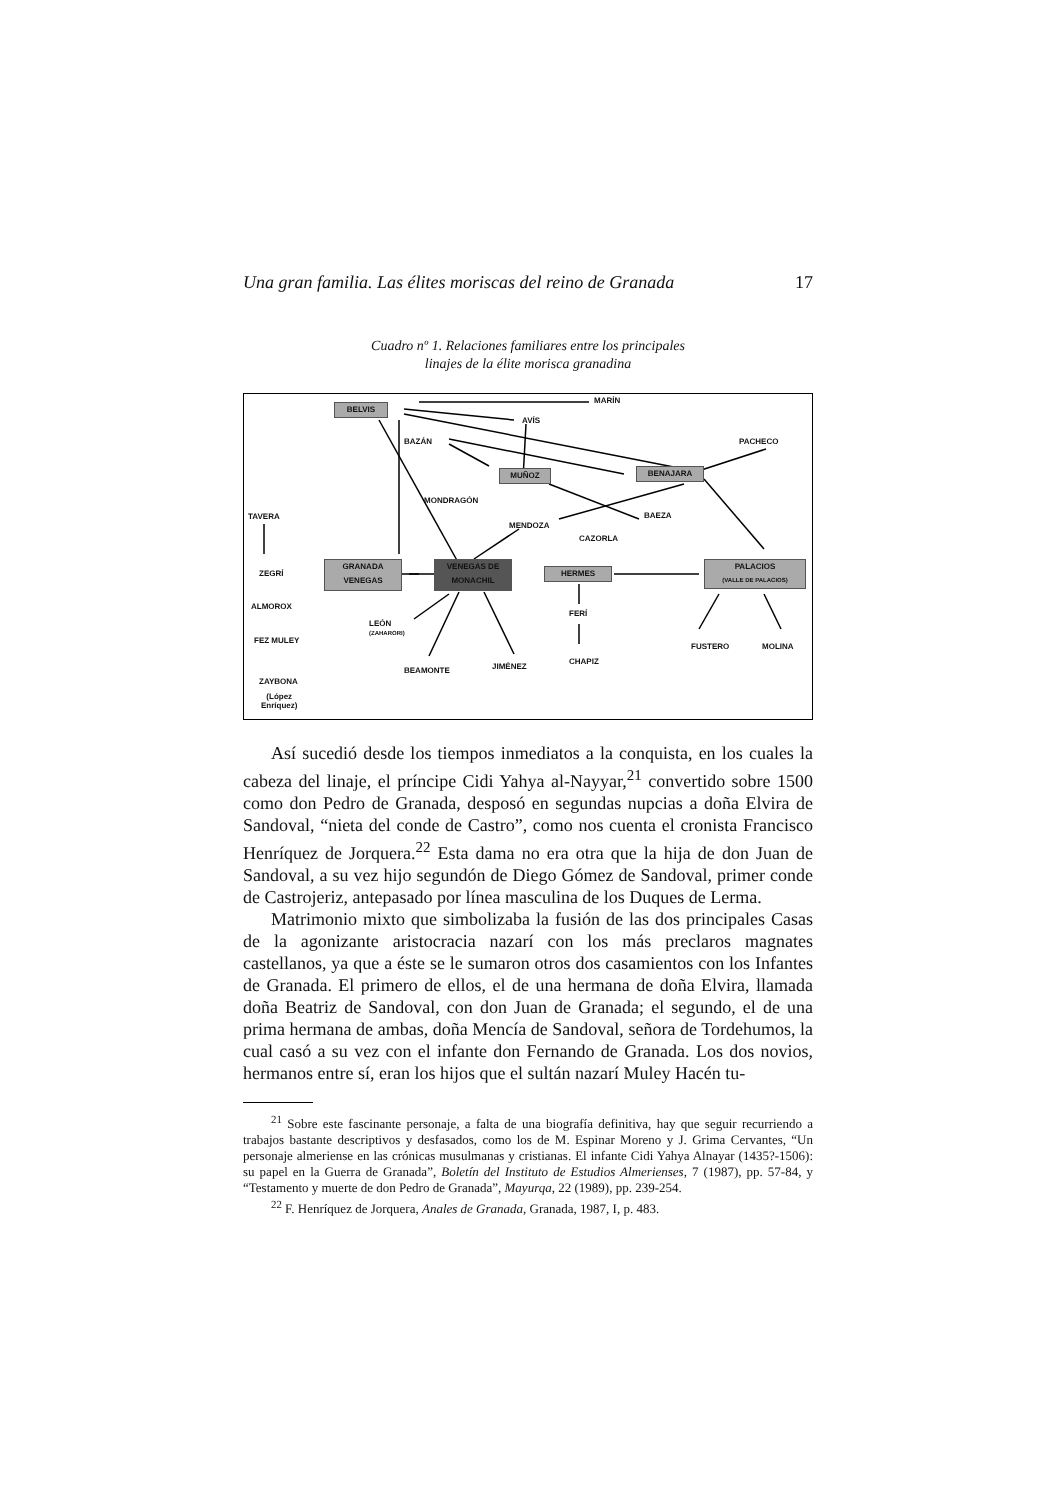Una gran familia. Las élites moriscas del reino de Granada 17
Cuadro nº 1. Relaciones familiares entre los principales
linajes de la élite morisca granadina
MARÍN
BELVIS
AVÍS
BAZÁN PACHECO
MUÑOZ BENAJARA
MONDRAGÓN
TAVERA BAEZA
MENDOZA
CAZORLA
ZEGRÍ
GRANADA
VENEGAS
VENEGAS DE
MONACHIL
HERMES
PALACIOS
(VALLE DE PALACIOS)
ALMOROX
LEÓN
(ZAHARORI)
FERÍ
FEZ MULEY
FUSTERO MOLINA
CHAPIZ
JIMÉNEZ BEAMONTE
ZAYBONA
(López
Enríquez)
Así sucedió desde los tiempos inmediatos a la conquista, en los cuales la cabeza del linaje, el príncipe Cidi Yahya al-Nayyar,<sup>21</sup> convertido sobre 1500 como don Pedro de Granada, desposó en segundas nupcias a doña Elvira de Sandoval, “nieta del conde de Castro”, como nos cuenta el cronista Francisco Henríquez de Jorquera.<sup>22</sup> Esta dama no era otra que la hija de don Juan de Sandoval, a su vez hijo segundón de Diego Gómez de Sandoval, primer conde de Castrojeriz, antepasado por línea masculina de los Duques de Lerma.
Matrimonio mixto que simbolizaba la fusión de las dos principales Casas de la agonizante aristocracia nazarí con los más preclaros magnates castellanos, ya que a éste se le sumaron otros dos casamientos con los Infantes de Granada. El primero de ellos, el de una hermana de doña Elvira, llamada doña Beatriz de Sandoval, con don Juan de Granada; el segundo, el de una prima hermana de ambas, doña Mencía de Sandoval, señora de Tordehumos, la cual casó a su vez con el infante don Fernando de Granada. Los dos novios, hermanos entre sí, eran los hijos que el sultán nazarí Muley Hacén tu-
<sup>21</sup> Sobre este fascinante personaje, a falta de una biografía definitiva, hay que seguir recurriendo a trabajos bastante descriptivos y desfasados, como los de M. Espinar Moreno y J. Grima Cervantes, “Un personaje almeriense en las crónicas musulmanas y cristianas. El infante Cidi Yahya Alnayar (1435?-1506): su papel en la Guerra de Granada”, Boletín del Instituto de Estudios Almerienses, 7 (1987), pp. 57-84, y “Testamento y muerte de don Pedro de Granada”, Mayurqa, 22 (1989), pp. 239-254.
<sup>22</sup> F. Henríquez de Jorquera, Anales de Granada, Granada, 1987, I, p. 483.